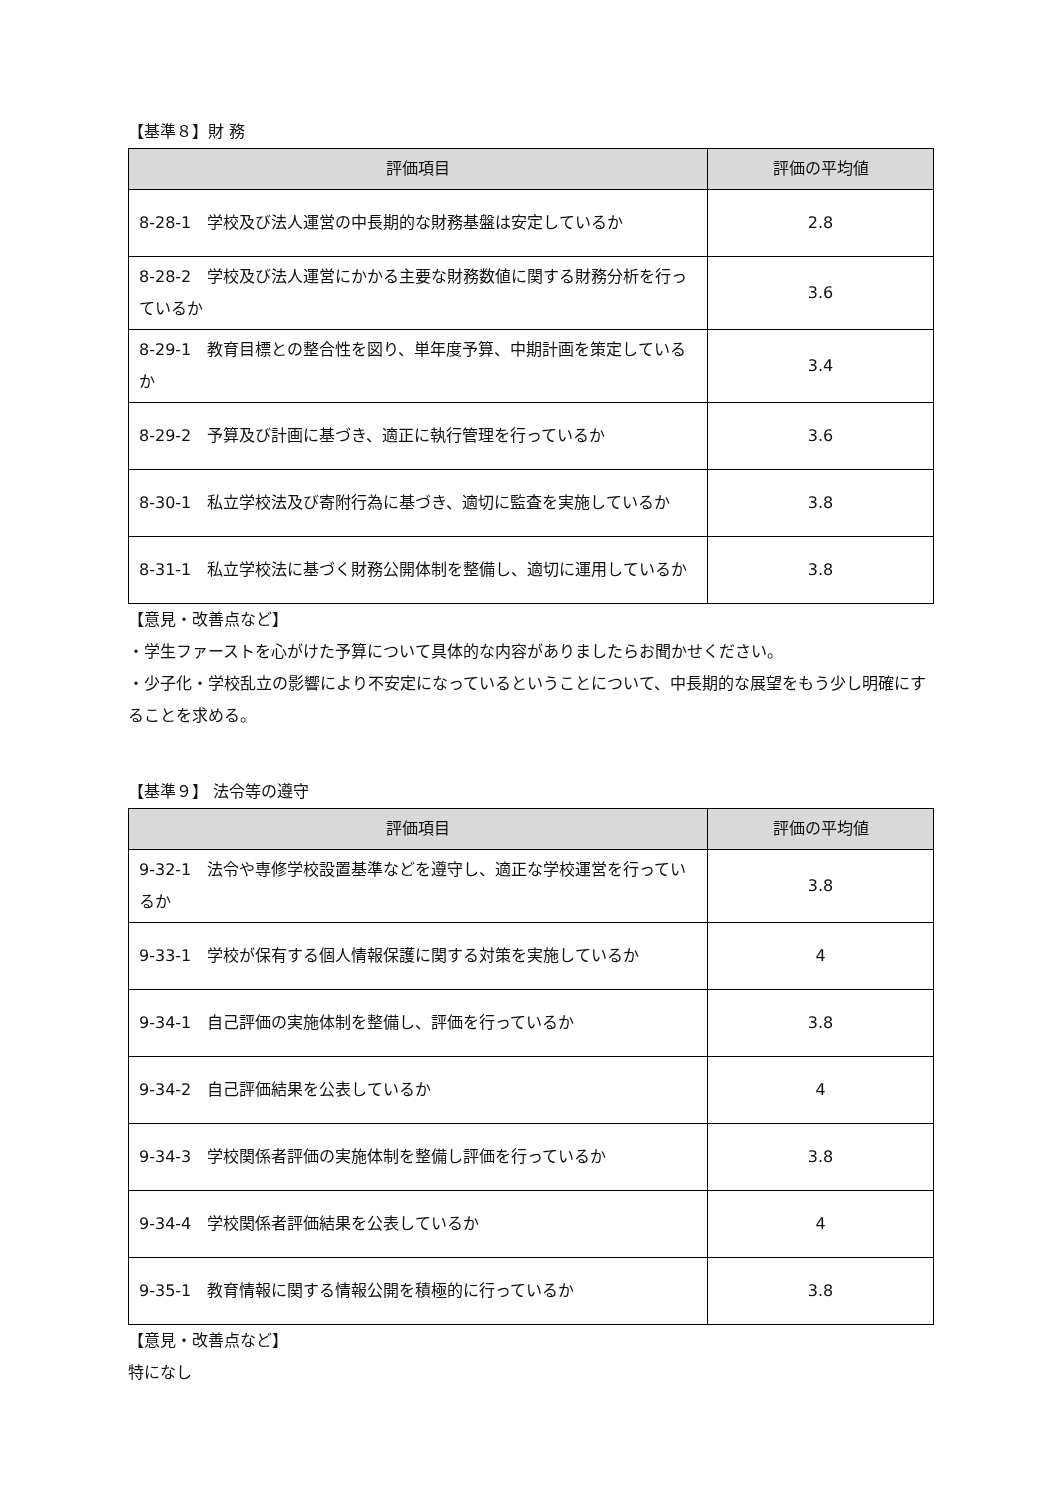【基準８】財 務
| 評価項目 | 評価の平均値 |
| --- | --- |
| 8-28-1 学校及び法人運営の中長期的な財務基盤は安定しているか | 2.8 |
| 8-28-2 学校及び法人運営にかかる主要な財務数値に関する財務分析を行っているか | 3.6 |
| 8-29-1 教育目標との整合性を図り、単年度予算、中期計画を策定しているか | 3.4 |
| 8-29-2 予算及び計画に基づき、適正に執行管理を行っているか | 3.6 |
| 8-30-1 私立学校法及び寄附行為に基づき、適切に監査を実施しているか | 3.8 |
| 8-31-1 私立学校法に基づく財務公開体制を整備し、適切に運用しているか | 3.8 |
【意見・改善点など】
・学生ファーストを心がけた予算について具体的な内容がありましたらお聞かせください。
・少子化・学校乱立の影響により不安定になっているということについて、中長期的な展望をもう少し明確にすることを求める。
【基準９】 法令等の遵守
| 評価項目 | 評価の平均値 |
| --- | --- |
| 9-32-1 法令や専修学校設置基準などを遵守し、適正な学校運営を行っているか | 3.8 |
| 9-33-1 学校が保有する個人情報保護に関する対策を実施しているか | 4 |
| 9-34-1 自己評価の実施体制を整備し、評価を行っているか | 3.8 |
| 9-34-2 自己評価結果を公表しているか | 4 |
| 9-34-3 学校関係者評価の実施体制を整備し評価を行っているか | 3.8 |
| 9-34-4 学校関係者評価結果を公表しているか | 4 |
| 9-35-1 教育情報に関する情報公開を積極的に行っているか | 3.8 |
【意見・改善点など】
特になし